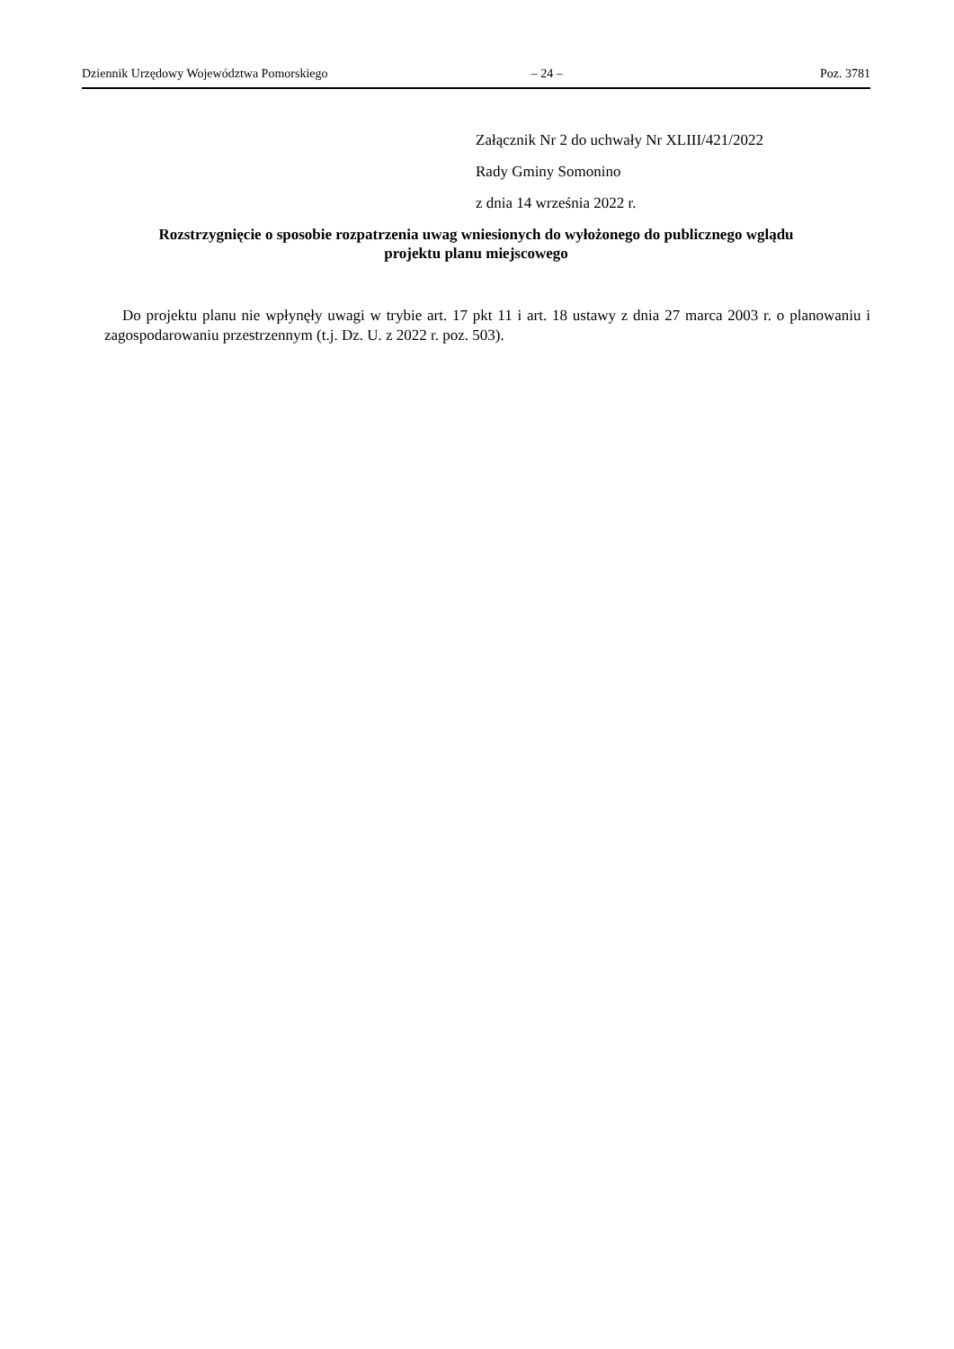Dziennik Urzędowy Województwa Pomorskiego – 24 – Poz. 3781
Załącznik Nr 2 do uchwały Nr XLIII/421/2022
Rady Gminy Somonino
z dnia 14 września 2022 r.
Rozstrzygnięcie o sposobie rozpatrzenia uwag wniesionych do wyłożonego do publicznego wglądu
projektu planu miejscowego
Do projektu planu nie wpłynęły uwagi w trybie art. 17 pkt 11 i art. 18 ustawy z dnia 27 marca 2003 r. o planowaniu i zagospodarowaniu przestrzennym (t.j. Dz. U. z 2022 r. poz. 503).